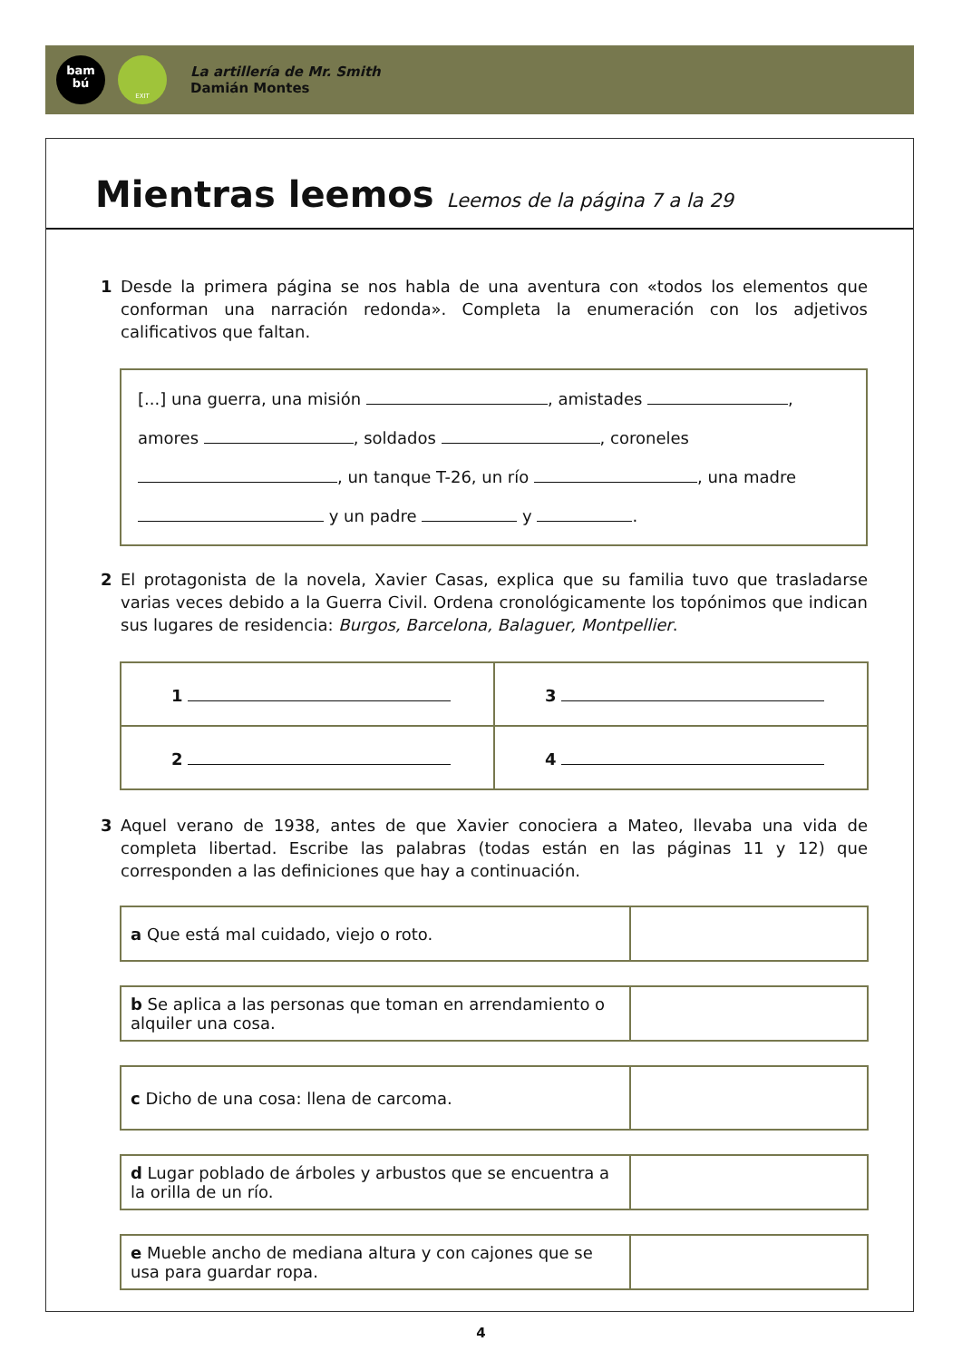bam
bú
EXIT
La artillería de Mr. Smith
Damián Montes
Mientras leemos Leemos de la página 7 a la 29
1 Desde la primera página se nos habla de una aventura con «todos los elementos que conforman una narración redonda». Completa la enumeración con los adjetivos calificativos que faltan.
[...] una guerra, una misión , amistades , amores , soldados , coroneles , un tanque T-26, un río , una madre y un padre y .
2 El protagonista de la novela, Xavier Casas, explica que su familia tuvo que trasladarse varias veces debido a la Guerra Civil. Ordena cronológicamente los topónimos que indican sus lugares de residencia: Burgos, Barcelona, Balaguer, Montpellier.
| 1 | 3 |
| 2 | 4 |
3 Aquel verano de 1938, antes de que Xavier conociera a Mateo, llevaba una vida de completa libertad. Escribe las palabras (todas están en las páginas 11 y 12) que corresponden a las definiciones que hay a continuación.
| a Que está mal cuidado, viejo o roto. | |
| b Se aplica a las personas que toman en arrendamiento o alquiler una cosa. | |
| c Dicho de una cosa: llena de carcoma. | |
| d Lugar poblado de árboles y arbustos que se encuentra a la orilla de un río. | |
| e Mueble ancho de mediana altura y con cajones que se usa para guardar ropa. | |
4